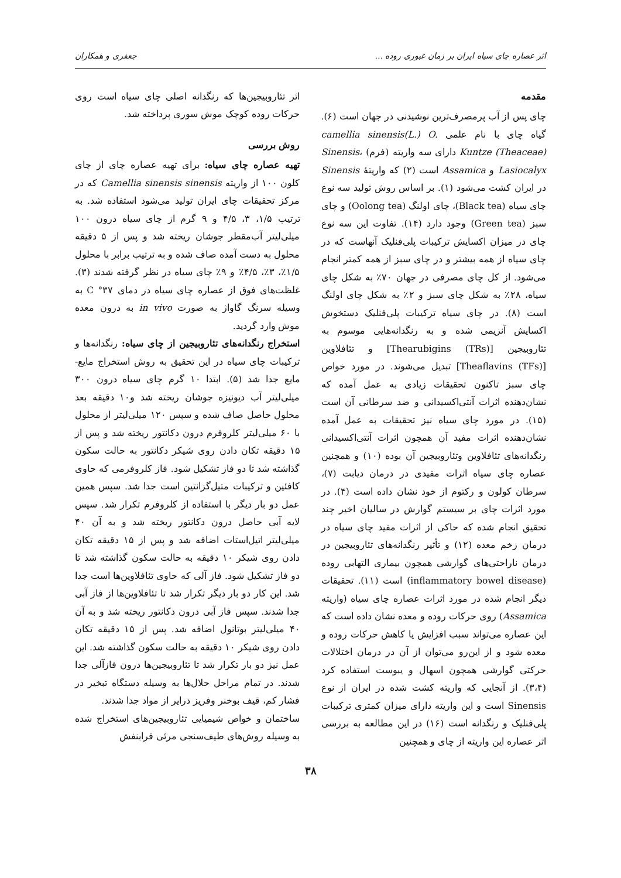اثر عصاره چای سیاه ایران بر زمان عبوری روده ... جعفری و همکاران
مقدمه
چای پس از آب پرمصرف‌ترین نوشیدنی در جهان است (۶). گیاه چای با نام علمی camellia sinensis(L.) O. Kuntze (Theaceae) دارای سه واریته (فرم) Sinensis، Lasiocalyx و Assamica است (۲) که واریتهٔ Sinensis در ایران کشت می‌شود (۱). بر اساس روش تولید سه نوع چای سیاه (Black tea)، چای اولنگ (Oolong tea) و چای سبز (Green tea) وجود دارد (۱۴). تفاوت این سه نوع چای در میزان اکسایش ترکیبات پلی‌فنلیک آنهاست که در چای سیاه از همه بیشتر و در چای سبز از همه کمتر انجام می‌شود. از کل چای مصرفی در جهان ۷۰٪ به شکل چای سیاه، ۲۸٪ به شکل چای سبز و ۲٪ به شکل چای اولنگ است (۸). در چای سیاه ترکیبات پلی‌فنلیک دستخوش اکسایش آنزیمی شده و به رنگدانه‌هایی موسوم به تئاروبیجین [Thearubigins (TRs)] و تئافلاوین [Theaflavins (TFs)] تبدیل می‌شوند. در مورد خواص چای سبز تاکنون تحقیقات زیادی به عمل آمده که نشان‌دهنده اثرات آنتی‌اکسیدانی و ضد سرطانی آن است (۱۵). در مورد چای سیاه نیز تحقیقات به عمل آمده نشان‌دهنده اثرات مفید آن همچون اثرات آنتی‌اکسیدانی رنگدانه‌های تئافلاوین وتئاروبیجین آن بوده (۱۰) و همچنین عصاره چای سیاه اثرات مفیدی در درمان دیابت (۷)، سرطان کولون و رکتوم از خود نشان داده است (۴). در مورد اثرات چای بر سیستم گوارش در سالیان اخیر چند تحقیق انجام شده که حاکی از اثرات مفید چای سیاه در درمان زخم معده (۱۲) و تأثیر رنگدانه‌های تئاروبیجین در درمان ناراحتی‌های گوارشی همچون بیماری التهابی روده (inflammatory bowel disease) است (۱۱). تحقیقات دیگر انجام شده در مورد اثرات عصاره چای سیاه (واریته Assamica) روی حرکات روده و معده نشان داده است که این عصاره می‌تواند سبب افزایش یا کاهش حرکات روده و معده شود و از این‌رو می‌توان از آن در درمان اختلالات حرکتی گوارشی همچون اسهال و یبوست استفاده کرد (۳،۴). از آنجایی که واریته کشت شده در ایران از نوع Sinensis است و این واریته دارای میزان کمتری ترکیبات پلی‌فنلیک و رنگدانه است (۱۶) در این مطالعه به بررسی اثر عصاره این واریته از چای و همچنین
اثر تئاروبیجین‌ها که رنگدانه اصلی چای سیاه است روی حرکات روده کوچک موش سوری پرداخته شد.
روش بررسی
تهیه عصاره چای سیاه: برای تهیه عصاره چای از چای کلون ۱۰۰ از واریته Camellia sinensis sinensis که در مرکز تحقیقات چای ایران تولید می‌شود استفاده شد. به ترتیب ۱/۵، ۳، ۴/۵ و ۹ گرم از چای سیاه درون ۱۰۰ میلی‌لیتر آب‌مقطر جوشان ریخته شد و پس از ۵ دقیقه محلول به دست آمده صاف شده و به ترتیب برابر با محلول ۱/۵٪، ۳٪، ۴/۵٪ و ۹٪ چای سیاه در نظر گرفته شدند (۳). غلظت‌های فوق از عصاره چای سیاه در دمای ۳۷° C به وسیله سرنگ گاواژ به صورت in vivo به درون معده موش وارد گردید.
استخراج رنگدانه‌های تئاروبیجین از چای سیاه: رنگدانه‌ها و ترکیبات چای سیاه در این تحقیق به روش استخراج مایع- مایع جدا شد (۵). ابتدا ۱۰ گرم چای سیاه درون ۳۰۰ میلی‌لیتر آب دیونیزه جوشان ریخته شد و۱۰ دقیقه بعد محلول حاصل صاف شده و سپس ۱۲۰ میلی‌لیتر از محلول با ۶۰ میلی‌لیتر کلروفرم درون دکانتور ریخته شد و پس از ۱۵ دقیقه تکان دادن روی شیکر دکانتور به حالت سکون گذاشته شد تا دو فاز تشکیل شود. فاز کلروفرمی که حاوی کافئین و ترکیبات متیل‌گزانتین است جدا شد. سپس همین عمل دو بار دیگر با استفاده از کلروفرم تکرار شد. سپس لایه آبی حاصل درون دکانتور ریخته شد و به آن ۴۰ میلی‌لیتر اتیل‌استات اضافه شد و پس از ۱۵ دقیقه تکان دادن روی شیکر ۱۰ دقیقه به حالت سکون گذاشته شد تا دو فاز تشکیل شود. فاز آلی که حاوی تئافلاوین‌ها است جدا شد. این کار دو بار دیگر تکرار شد تا تئافلاوین‌ها از فاز آبی جدا شدند. سپس فاز آبی درون دکانتور ریخته شد و به آن ۴۰ میلی‌لیتر بوتانول اضافه شد. پس از ۱۵ دقیقه تکان دادن روی شیکر ۱۰ دقیقه به حالت سکون گذاشته شد. این عمل نیز دو بار تکرار شد تا تئاروبیجین‌ها درون فازآلی جدا شدند. در تمام مراحل حلال‌ها به وسیله دستگاه تبخیر در فشار کم، قیف بوخنر وفریز درایر از مواد جدا شدند.
ساختمان و خواص شیمیایی تئاروبیجین‌های استخراج شده به وسیله روش‌های طیف‌سنجی مرئی فرابنفش
۳۸